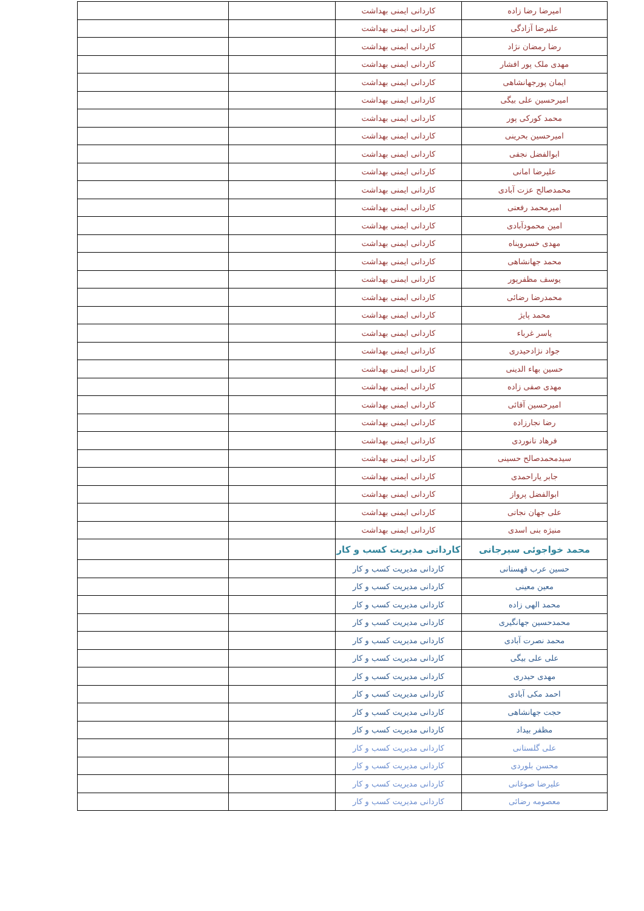| امیرضا رضا زاده | کاردانی ایمنی بهداشت | | |
| علیرضا آزادگی | کاردانی ایمنی بهداشت | | |
| رضا رمضان نژاد | کاردانی ایمنی بهداشت | | |
| مهدی ملک پور افشار | کاردانی ایمنی بهداشت | | |
| ایمان پورجهانشاهی | کاردانی ایمنی بهداشت | | |
| امیرحسین علی بیگی | کاردانی ایمنی بهداشت | | |
| محمد کورکی پور | کاردانی ایمنی بهداشت | | |
| امیرحسین بحرینی | کاردانی ایمنی بهداشت | | |
| ابوالفضل نجفی | کاردانی ایمنی بهداشت | | |
| علیرضا امانی | کاردانی ایمنی بهداشت | | |
| محمدصالح عزت آبادی | کاردانی ایمنی بهداشت | | |
| امیرمحمد رفعتی | کاردانی ایمنی بهداشت | | |
| امین محمودآبادی | کاردانی ایمنی بهداشت | | |
| مهدی خسروپناه | کاردانی ایمنی بهداشت | | |
| محمد جهانشاهی | کاردانی ایمنی بهداشت | | |
| یوسف مظفرپور | کاردانی ایمنی بهداشت | | |
| محمدرضا رضائی | کاردانی ایمنی بهداشت | | |
| محمد پایژ | کاردانی ایمنی بهداشت | | |
| یاسر غرباء | کاردانی ایمنی بهداشت | | |
| جواد نژادحیدری | کاردانی ایمنی بهداشت | | |
| حسین بهاء الدینی | کاردانی ایمنی بهداشت | | |
| مهدی صفی زاده | کاردانی ایمنی بهداشت | | |
| امیرحسین آقائی | کاردانی ایمنی بهداشت | | |
| رضا نجارزاده | کاردانی ایمنی بهداشت | | |
| فرهاد تانوردی | کاردانی ایمنی بهداشت | | |
| سیدمحمدصالح حسینی | کاردانی ایمنی بهداشت | | |
| جابر یاراحمدی | کاردانی ایمنی بهداشت | | |
| ابوالفضل پرواز | کاردانی ایمنی بهداشت | | |
| علی جهان نجاتی | کاردانی ایمنی بهداشت | | |
| منیژه بنی اسدی | کاردانی ایمنی بهداشت | | |
| محمد خواجوئی سیرجانی | کاردانی مدیریت کسب و کار | | |
| حسین عرب قهستانی | کاردانی مدیریت کسب و کار | | |
| معین معینی | کاردانی مدیریت کسب و کار | | |
| محمد الهی زاده | کاردانی مدیریت کسب و کار | | |
| محمدحسین جهانگیری | کاردانی مدیریت کسب و کار | | |
| محمد نصرت آبادی | کاردانی مدیریت کسب و کار | | |
| علی علی بیگی | کاردانی مدیریت کسب و کار | | |
| مهدی حیدری | کاردانی مدیریت کسب و کار | | |
| احمد مکی آبادی | کاردانی مدیریت کسب و کار | | |
| حجت جهانشاهی | کاردانی مدیریت کسب و کار | | |
| مظفر بیداد | کاردانی مدیریت کسب و کار | | |
| علی گلستانی | کاردانی مدیریت کسب و کار | | |
| محسن بلوردی | کاردانی مدیریت کسب و کار | | |
| علیرضا صوغانی | کاردانی مدیریت کسب و کار | | |
| معصومه رضائی | کاردانی مدیریت کسب و کار | | |